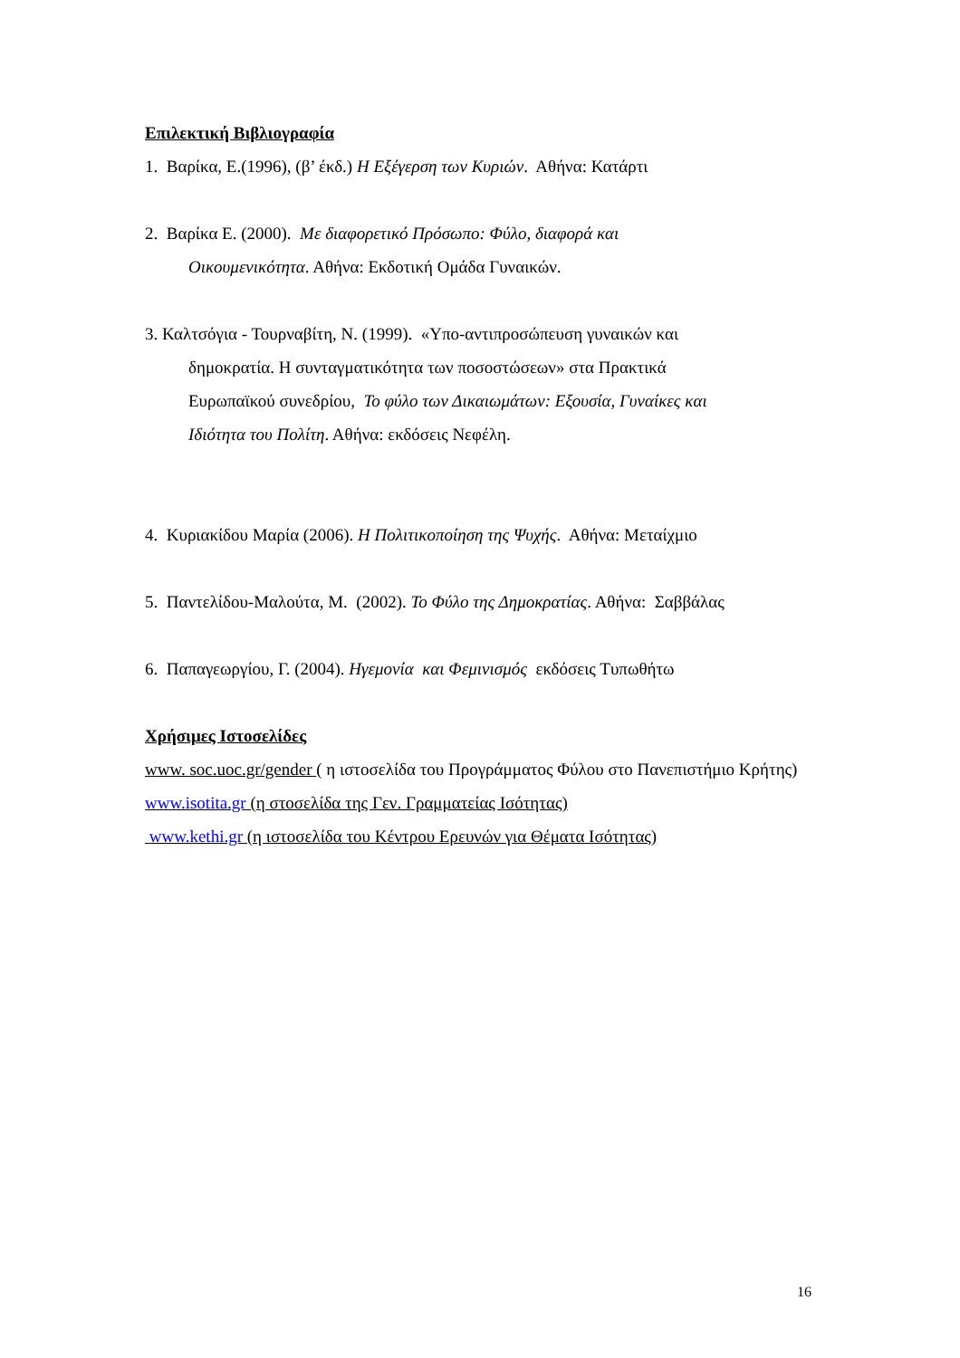Επιλεκτική Βιβλιογραφία
1. Βαρίκα, Ε.(1996), (β’ έκδ.) Η Εξέγερση των Κυριών. Αθήνα: Κατάρτι
2. Βαρίκα Ε. (2000). Με διαφορετικό Πρόσωπο: Φύλο, διαφορά και
Οικουμενικότητα. Αθήνα: Εκδοτική Ομάδα Γυναικών.
3. Καλτσόγια - Τουρναβίτη, Ν. (1999). «Υπο-αντιπροσώπευση γυναικών και
δημοκρατία. Η συνταγματικότητα των ποσοστώσεων» στα Πρακτικά
Ευρωπαϊκού συνεδρίου, Το φύλο των Δικαιωμάτων: Εξουσία, Γυναίκες και
Ιδιότητα του Πολίτη. Αθήνα: εκδόσεις Νεφέλη.
4. Κυριακίδου Μαρία (2006). Η Πολιτικοποίηση της Ψυχής. Αθήνα: Μεταίχμιο
5. Παντελίδου-Μαλούτα, Μ. (2002). Το Φύλο της Δημοκρατίας. Αθήνα: Σαββάλας
6. Παπαγεωργίου, Γ. (2004). Ηγεμονία και Φεμινισμός εκδόσεις Τυπωθήτω
Χρήσιμες Ιστοσελίδες
www. soc.uoc.gr/gender ( η ιστοσελίδα του Προγράμματος Φύλου στο Πανεπιστήμιο Κρήτης)
www.isotita.gr (η στοσελίδα της Γεν. Γραμματείας Ισότητας)
www.kethi.gr (η ιστοσελίδα του Κέντρου Ερευνών για Θέματα Ισότητας)
16